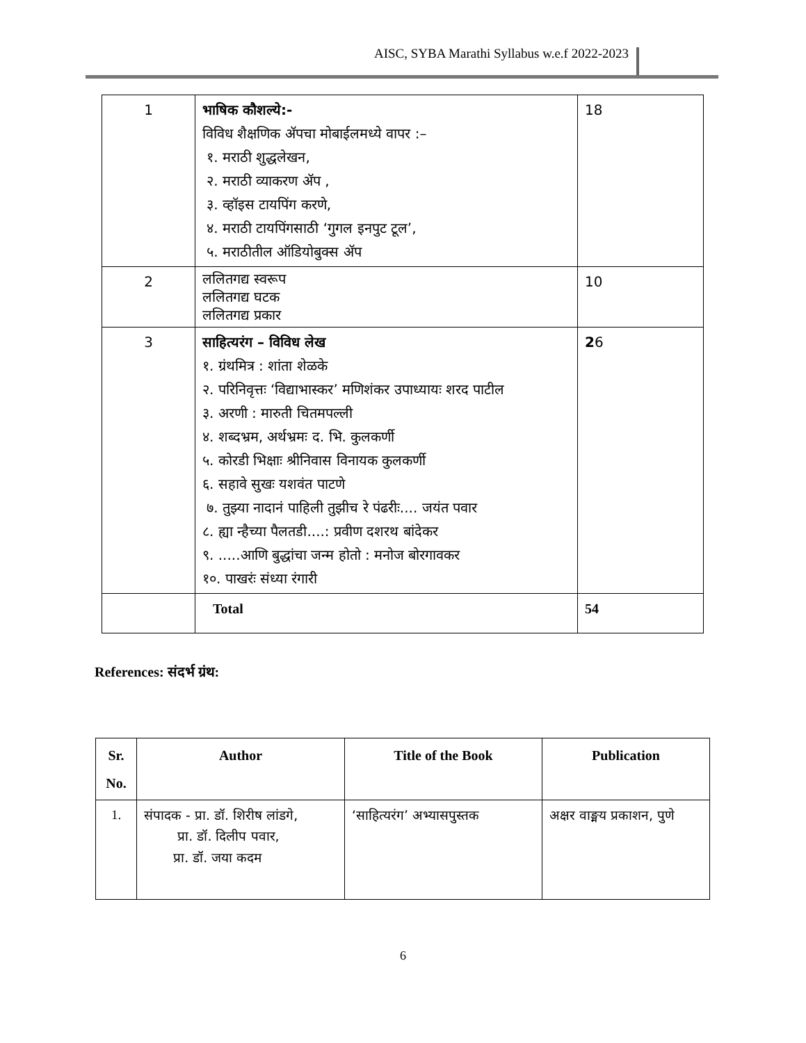AISC, SYBA Marathi Syllabus w.e.f 2022-2023
| 1 | भाषिक कौशल्ये:- विविध शैक्षणिक ॲपचा मोबाईलमध्ये वापर :– १. मराठी शुद्धलेखन, २. मराठी व्याकरण ॲप , ३. व्हॉइस टायपिंग करणे, ४. मराठी टायपिंगसाठी ‘गुगल इनपुट टूल’, ५. मराठीतील ऑडियोबुक्स ॲप | 18 |
| 2 | ललितगद्य स्वरूप ललितगद्य घटक ललितगद्य प्रकार | 10 |
| 3 | साहित्यरंग – विविध लेख १. ग्रंथमित्र : शांता शेळके २. परिनिवृत्तः ‘विद्याभास्कर’ मणिशंकर उपाध्यायः शरद पाटील ३. अरणी : मारुती चितमपल्ली ४. शब्दभ्रम, अर्थभ्रमः द. भि. कुलकर्णी ५. कोरडी भिक्षाः श्रीनिवास विनायक कुलकर्णी ६. सहावे सुखः यशवंत पाटणे ७. तुझ्या नादानं पाहिली तुझीच रे पंढरीः.... जयंत पवार ८. ह्या न्हैच्या पैलतडी....: प्रवीण दशरथ बांदेकर ९. .....आणि बुद्धांचा जन्म होतो : मनोज बोरगावकर १०. पाखरंः संध्या रंगारी | 2 6 |
| | Total | 54 |
References: संदर्भ ग्रंथ:
| Sr. No. | Author | Title of the Book | Publication |
| --- | --- | --- | --- |
| 1. | संपादक - प्रा. डॉ. शिरीष लांडगे, प्रा. डॉ. दिलीप पवार, प्रा. डॉ. जया कदम | ‘साहित्यरंग’ अभ्यासपुस्तक | अक्षर वाङ्मय प्रकाशन, पुणे |
6